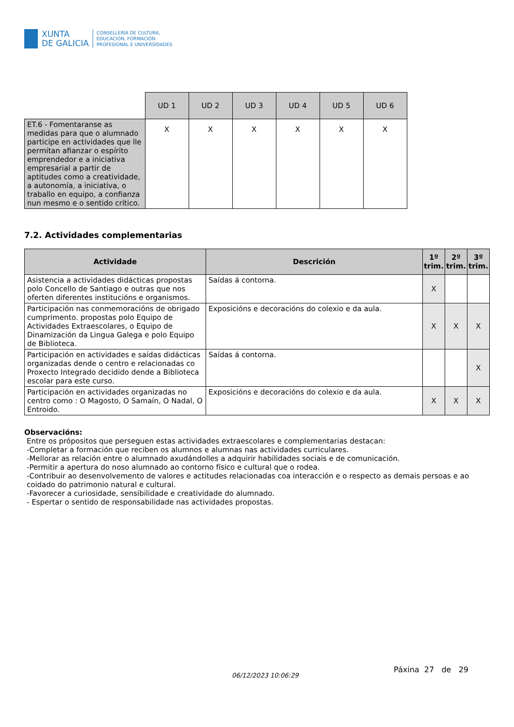XUNTA
DE GALICIA
CONSELLERÍA DE CULTURA,
EDUCACIÓN, FORMACIÓN
PROFESIONAL E UNIVERSIDADES
| | UD 1 | UD 2 | UD 3 | UD 4 | UD 5 | UD 6 |
| ET.6 - Fomentaranse as medidas para que o alumnado participe en actividades que lle permitan afianzar o espírito emprendedor e a iniciativa empresarial a partir de aptitudes como a creatividade, a autonomía, a iniciativa, o traballo en equipo, a confianza nun mesmo e o sentido crítico. | X | X | X | X | X | X |
7.2. Actividades complementarias
| Actividade | Descrición | 1º trim. | 2º trim. | 3º trim. |
| --- | --- | --- | --- | --- |
| Asistencia a actividades didácticas propostas polo Concello de Santiago e outras que nos oferten diferentes institucións e organismos. | Saídas á contorna. | X | | |
| Participación nas conmemoracións de obrigado cumprimento. propostas polo Equipo de Actividades Extraescolares, o Equipo de Dinamización da Lingua Galega e polo Equipo de Biblioteca. | Exposicións e decoracións do colexio e da aula. | X | X | X |
| Participación en actividades e saídas didácticas organizadas dende o centro e relacionadas co Proxecto Integrado decidido dende a Biblioteca escolar para este curso. | Saídas á contorna. | | | X |
| Participación en actividades organizadas no centro como : O Magosto, O Samaín, O Nadal, O Entroido. | Exposicións e decoracións do colexio e da aula. | X | X | X |
Observacións:
Entre os própositos que perseguen estas actividades extraescolares e complementarias destacan:
-Completar a formación que reciben os alumnos e alumnas nas actividades curriculares.
-Mellorar as relación entre o alumnado axudándolles a adquirir habilidades sociais e de comunicación.
-Permitir a apertura do noso alumnado ao contorno físico e cultural que o rodea.
-Contribuir ao desenvolvemento de valores e actitudes relacionadas coa interacción e o respecto as demais persoas e ao coidado do patrimonio natural e cultural.
-Favorecer a curiosidade, sensibilidade e creatividade do alumnado.
- Espertar o sentido de responsabilidade nas actividades propostas.
06/12/2023 10:06:29
Páxina 27 de 29